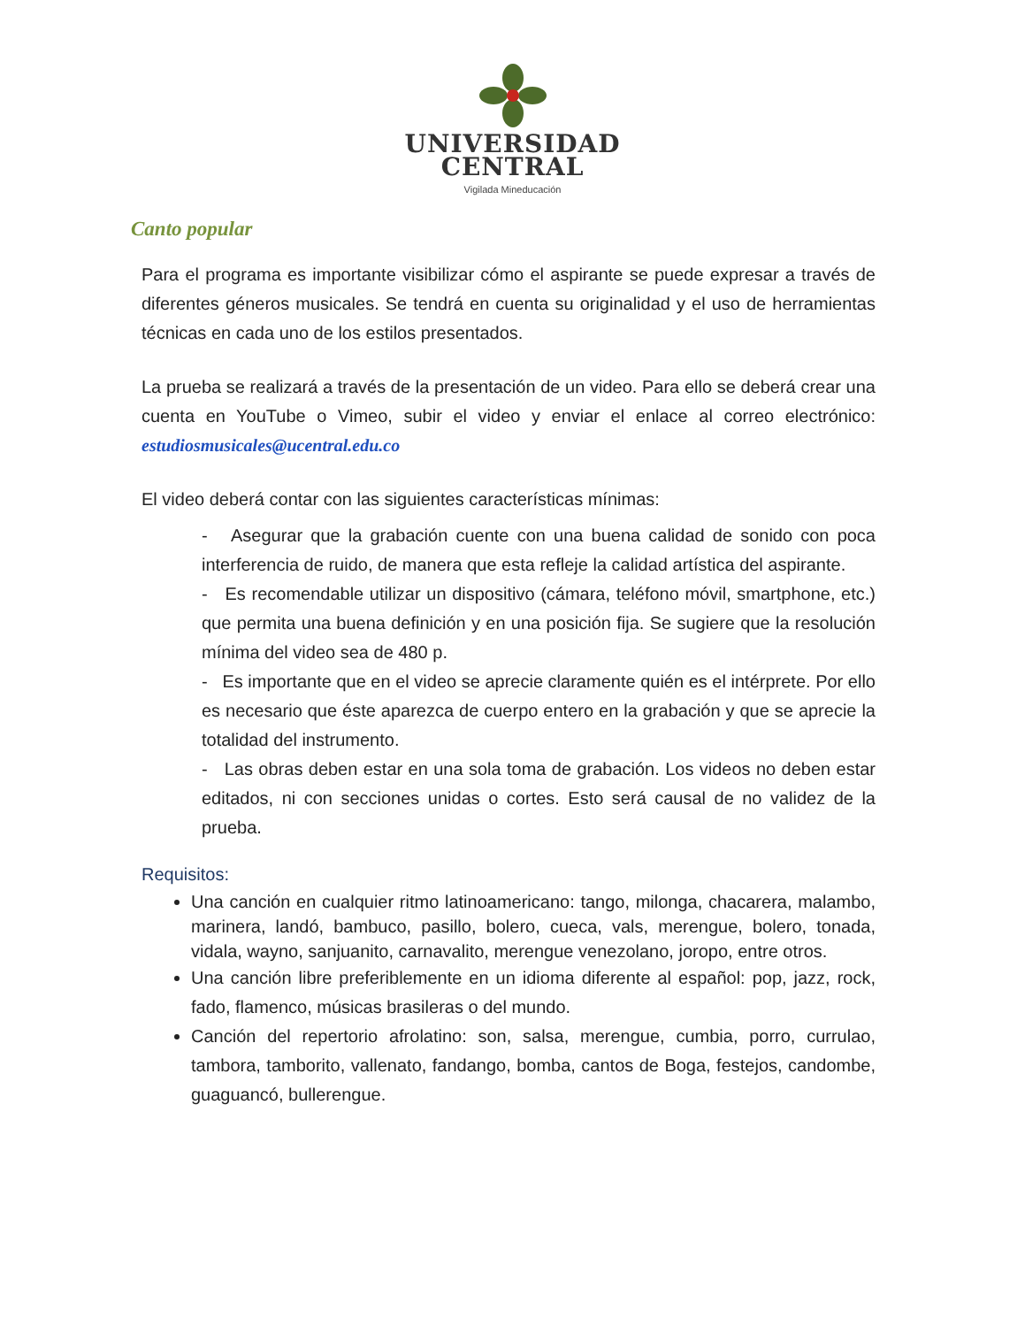UNIVERSIDAD
CENTRAL
Vigilada Mineducación
Canto popular
Para el programa es importante visibilizar cómo el aspirante se puede expresar a través de diferentes géneros musicales. Se tendrá en cuenta su originalidad y el uso de herramientas técnicas en cada uno de los estilos presentados.
La prueba se realizará a través de la presentación de un video. Para ello se deberá crear una cuenta en YouTube o Vimeo, subir el video y enviar el enlace al correo electrónico: estudiosmusicales@ucentral.edu.co
El video deberá contar con las siguientes características mínimas:
- Asegurar que la grabación cuente con una buena calidad de sonido con poca interferencia de ruido, de manera que esta refleje la calidad artística del aspirante.
- Es recomendable utilizar un dispositivo (cámara, teléfono móvil, smartphone, etc.) que permita una buena definición y en una posición fija. Se sugiere que la resolución mínima del video sea de 480 p.
- Es importante que en el video se aprecie claramente quién es el intérprete. Por ello es necesario que éste aparezca de cuerpo entero en la grabación y que se aprecie la totalidad del instrumento.
- Las obras deben estar en una sola toma de grabación. Los videos no deben estar editados, ni con secciones unidas o cortes. Esto será causal de no validez de la prueba.
Requisitos:
Una canción en cualquier ritmo latinoamericano: tango, milonga, chacarera, malambo, marinera, landó, bambuco, pasillo, bolero, cueca, vals, merengue, bolero, tonada, vidala, wayno, sanjuanito, carnavalito, merengue venezolano, joropo, entre otros.
Una canción libre preferiblemente en un idioma diferente al español: pop, jazz, rock, fado, flamenco, músicas brasileras o del mundo.
Canción del repertorio afrolatino: son, salsa, merengue, cumbia, porro, currulao, tambora, tamborito, vallenato, fandango, bomba, cantos de Boga, festejos, candombe, guaguancó, bullerengue.